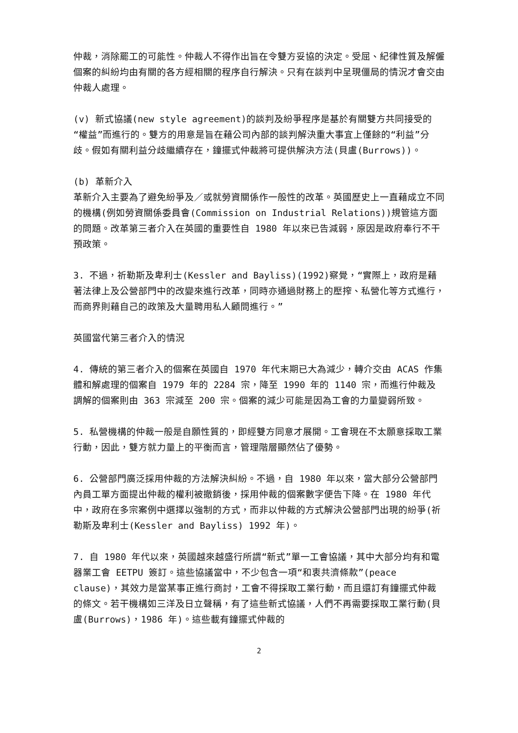仲裁，消除罷工的可能性。仲裁人不得作出旨在令雙方妥協的決定。受屈、紀律性質及解僱個案的糾紛均由有關的各方經相關的程序自行解決。只有在談判中呈現僵局的情況才會交由仲裁人處理。
(v) 新式協議(new style agreement)的談判及紛爭程序是基於有關雙方共同接受的“權益”而進行的。雙方的用意是旨在藉公司內部的談判解決重大事宜上僅餘的“利益”分歧。假如有關利益分歧繼續存在，鐘擺式仲裁將可提供解決方法(貝盧(Burrows))。
(b) 革新介入
革新介入主要為了避免紛爭及／或就勞資關係作一般性的改革。英國歷史上一直藉成立不同的機構(例如勞資關係委員會(Commission on Industrial Relations))規管這方面的問題。改革第三者介入在英國的重要性自 1980 年以來已告減弱，原因是政府奉行不干預政策。
3. 不過，祈勒斯及卑利士(Kessler and Bayliss)(1992)察覺，“實際上，政府是藉著法律上及公營部門中的改變來進行改革，同時亦通過財務上的壓搾、私營化等方式進行，而商界則藉自己的政策及大量聘用私人顧問進行。”
英國當代第三者介入的情況
4. 傳統的第三者介入的個案在英國自 1970 年代末期已大為減少，轉介交由 ACAS 作集體和解處理的個案自 1979 年的 2284 宗，降至 1990 年的 1140 宗，而進行仲裁及調解的個案則由 363 宗減至 200 宗。個案的減少可能是因為工會的力量變弱所致。
5. 私營機構的仲裁一般是自願性質的，即經雙方同意才展開。工會現在不太願意採取工業行動，因此，雙方就力量上的平衡而言，管理階層顯然佔了優勢。
6. 公營部門廣泛採用仲裁的方法解決糾紛。不過，自 1980 年以來，當大部分公營部門內員工單方面提出仲裁的權利被撤銷後，採用仲裁的個案數字便告下降。在 1980 年代中，政府在多宗案例中選擇以強制的方式，而非以仲裁的方式解決公營部門出現的紛爭(祈勒斯及卑利士(Kessler and Bayliss) 1992 年)。
7. 自 1980 年代以來，英國越來越盛行所謂“新式”單一工會協議，其中大部分均有和電器業工會 EETPU 簽訂。這些協議當中，不少包含一項“和衷共濟條款”(peace clause)，其效力是當某事正進行商討，工會不得採取工業行動，而且還訂有鐘擺式仲裁的條文。若干機構如三洋及日立聲稱，有了這些新式協議，人們不再需要採取工業行動(貝盧(Burrows)，1986 年)。這些載有鐘擺式仲裁的
2